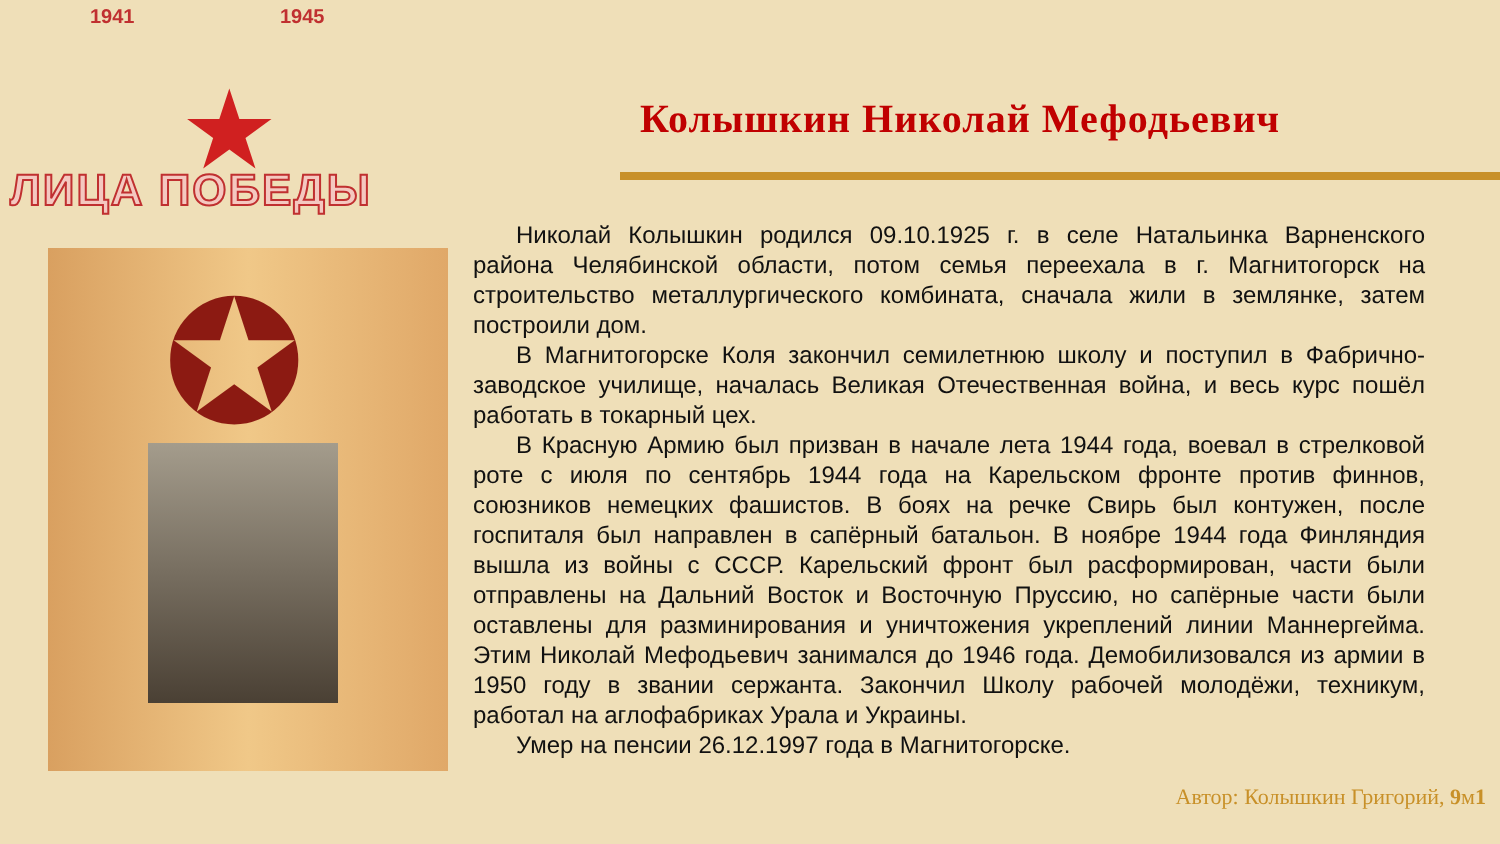1941 1945
★
ЛИЦА ПОБЕДЫ
Колышкин Николай Мефодьевич
✪
Николай Колышкин родился 09.10.1925 г. в селе Натальинка Варненского района Челябинской области, потом семья переехала в г. Магнитогорск на строительство металлургического комбината, сначала жили в землянке, затем построили дом.
В Магнитогорске Коля закончил семилетнюю школу и поступил в Фабрично-заводское училище, началась Великая Отечественная война, и весь курс пошёл работать в токарный цех.
В Красную Армию был призван в начале лета 1944 года, воевал в стрелковой роте с июля по сентябрь 1944 года на Карельском фронте против финнов, союзников немецких фашистов. В боях на речке Свирь был контужен, после госпиталя был направлен в сапёрный батальон. В ноябре 1944 года Финляндия вышла из войны с СССР. Карельский фронт был расформирован, части были отправлены на Дальний Восток и Восточную Пруссию, но сапёрные части были оставлены для разминирования и уничтожения укреплений линии Маннергейма. Этим Николай Мефодьевич занимался до 1946 года. Демобилизовался из армии в 1950 году в звании сержанта. Закончил Школу рабочей молодёжи, техникум, работал на аглофабриках Урала и Украины.
Умер на пенсии 26.12.1997 года в Магнитогорске.
Автор: Колышкин Григорий, 9м1